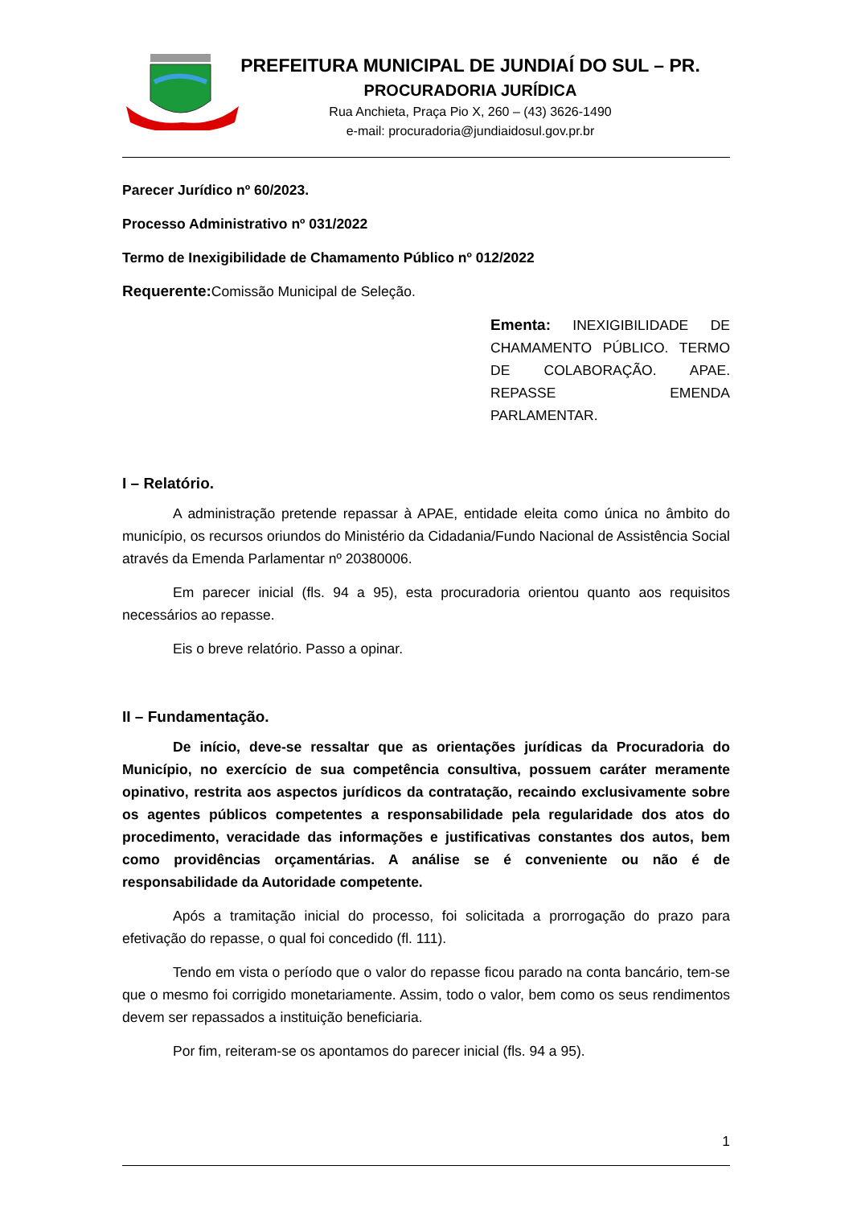PREFEITURA MUNICIPAL DE JUNDIAÍ DO SUL – PR.
PROCURADORIA JURÍDICA
Rua Anchieta, Praça Pio X, 260 – (43) 3626-1490
e-mail: procuradoria@jundiaidosul.gov.pr.br
Parecer Jurídico nº 60/2023.
Processo Administrativo nº 031/2022
Termo de Inexigibilidade de Chamamento Público nº 012/2022
Requerente: Comissão Municipal de Seleção.
Ementa: INEXIGIBILIDADE DE CHAMAMENTO PÚBLICO. TERMO DE COLABORAÇÃO. APAE. REPASSE EMENDA PARLAMENTAR.
I – Relatório.
A administração pretende repassar à APAE, entidade eleita como única no âmbito do município, os recursos oriundos do Ministério da Cidadania/Fundo Nacional de Assistência Social através da Emenda Parlamentar nº 20380006.
Em parecer inicial (fls. 94 a 95), esta procuradoria orientou quanto aos requisitos necessários ao repasse.
Eis o breve relatório. Passo a opinar.
II – Fundamentação.
De início, deve-se ressaltar que as orientações jurídicas da Procuradoria do Município, no exercício de sua competência consultiva, possuem caráter meramente opinativo, restrita aos aspectos jurídicos da contratação, recaindo exclusivamente sobre os agentes públicos competentes a responsabilidade pela regularidade dos atos do procedimento, veracidade das informações e justificativas constantes dos autos, bem como providências orçamentárias. A análise se é conveniente ou não é de responsabilidade da Autoridade competente.
Após a tramitação inicial do processo, foi solicitada a prorrogação do prazo para efetivação do repasse, o qual foi concedido (fl. 111).
Tendo em vista o período que o valor do repasse ficou parado na conta bancário, tem-se que o mesmo foi corrigido monetariamente. Assim, todo o valor, bem como os seus rendimentos devem ser repassados a instituição beneficiaria.
Por fim, reiteram-se os apontamos do parecer inicial (fls. 94 a 95).
1